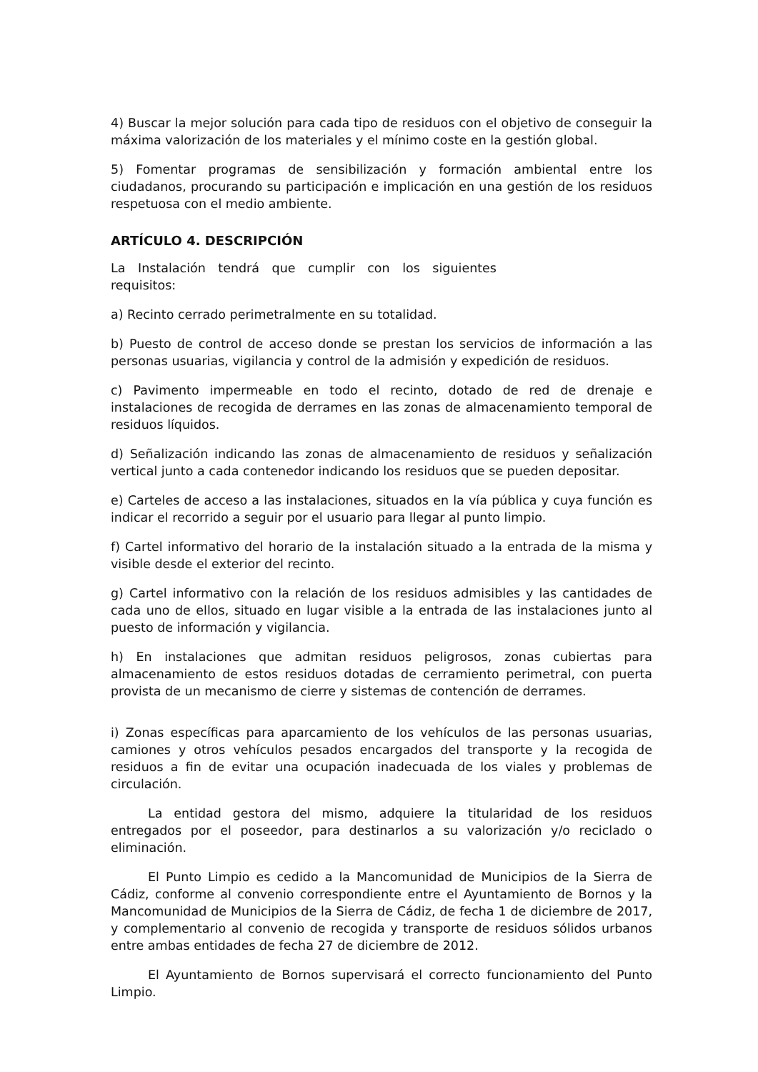4) Buscar la mejor solución para cada tipo de residuos con el objetivo de conseguir la máxima valorización de los materiales y el mínimo coste en la gestión global.
5) Fomentar programas de sensibilización y formación ambiental entre los ciudadanos, procurando su participación e implicación en una gestión de los residuos respetuosa con el medio ambiente.
ARTÍCULO 4. DESCRIPCIÓN
La Instalación tendrá que cumplir con los siguientes requisitos:
a) Recinto cerrado perimetralmente en su totalidad.
b) Puesto de control de acceso donde se prestan los servicios de información a las personas usuarias, vigilancia y control de la admisión y expedición de residuos.
c) Pavimento impermeable en todo el recinto, dotado de red de drenaje e instalaciones de recogida de derrames en las zonas de almacenamiento temporal de residuos líquidos.
d) Señalización indicando las zonas de almacenamiento de residuos y señalización vertical junto a cada contenedor indicando los residuos que se pueden depositar.
e) Carteles de acceso a las instalaciones, situados en la vía pública y cuya función es indicar el recorrido a seguir por el usuario para llegar al punto limpio.
f) Cartel informativo del horario de la instalación situado a la entrada de la misma y visible desde el exterior del recinto.
g) Cartel informativo con la relación de los residuos admisibles y las cantidades de cada uno de ellos, situado en lugar visible a la entrada de las instalaciones junto al puesto de información y vigilancia.
h) En instalaciones que admitan residuos peligrosos, zonas cubiertas para almacenamiento de estos residuos dotadas de cerramiento perimetral, con puerta provista de un mecanismo de cierre y sistemas de contención de derrames.
i) Zonas específicas para aparcamiento de los vehículos de las personas usuarias, camiones y otros vehículos pesados encargados del transporte y la recogida de residuos a fin de evitar una ocupación inadecuada de los viales y problemas de circulación.
La entidad gestora del mismo, adquiere la titularidad de los residuos entregados por el poseedor, para destinarlos a su valorización y/o reciclado o eliminación.
El Punto Limpio es cedido a la Mancomunidad de Municipios de la Sierra de Cádiz, conforme al convenio correspondiente entre el Ayuntamiento de Bornos y la Mancomunidad de Municipios de la Sierra de Cádiz, de fecha 1 de diciembre de 2017, y complementario al convenio de recogida y transporte de residuos sólidos urbanos entre ambas entidades de fecha 27 de diciembre de 2012.
El Ayuntamiento de Bornos supervisará el correcto funcionamiento del Punto Limpio.